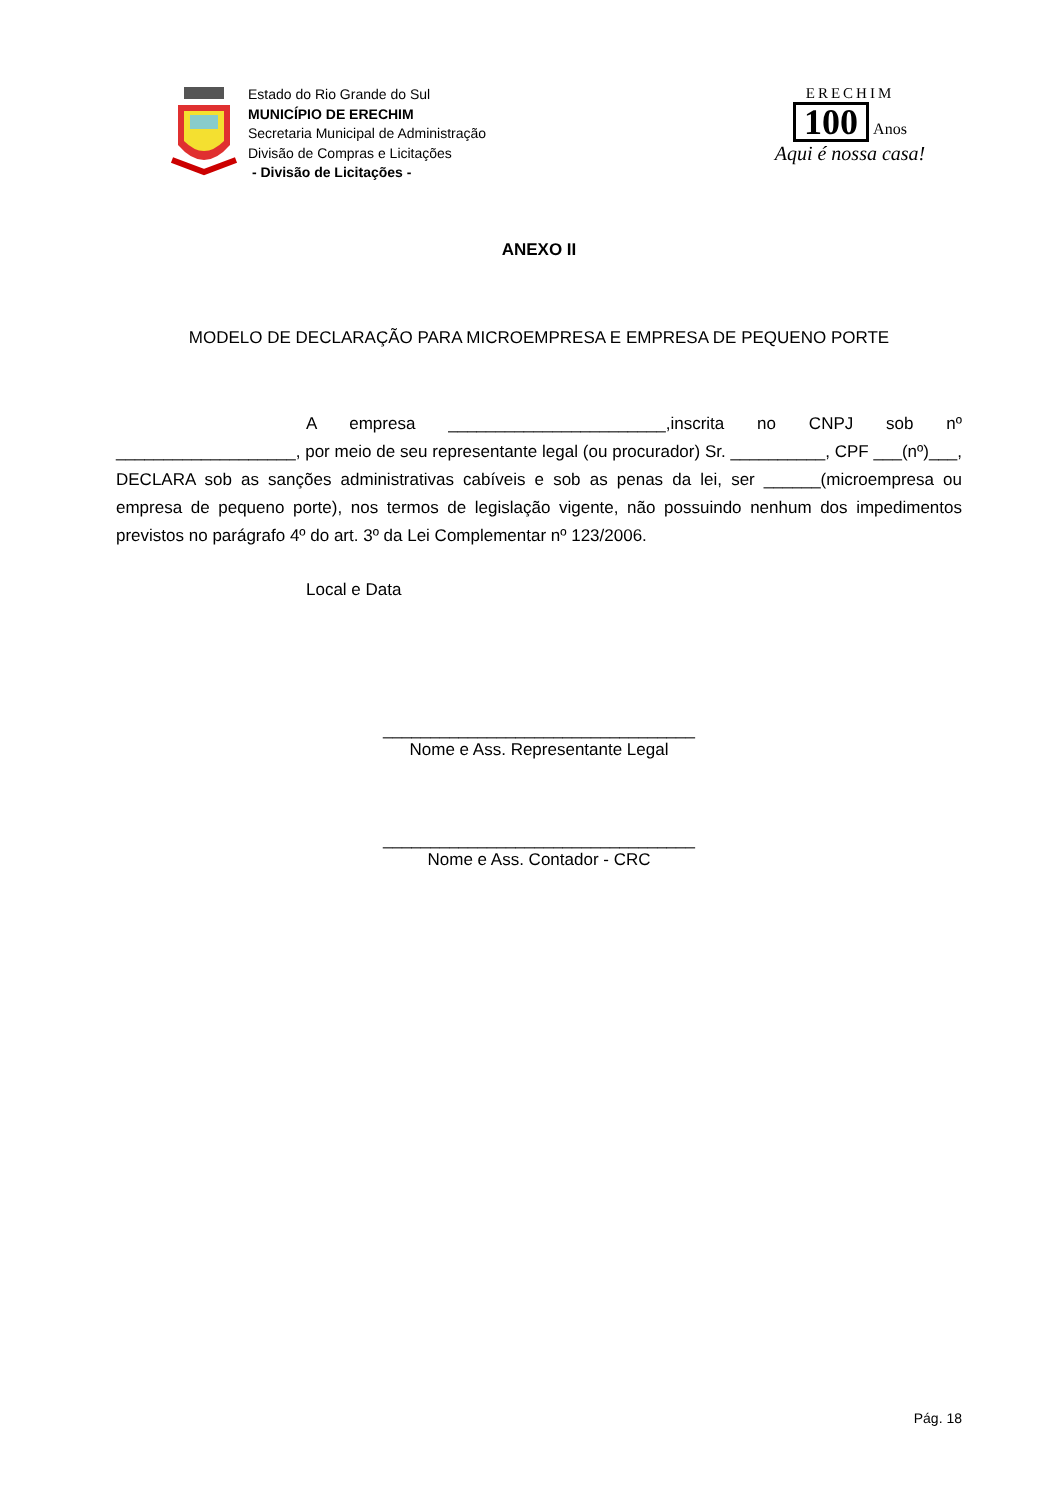Estado do Rio Grande do Sul
MUNICÍPIO DE ERECHIM
Secretaria Municipal de Administração
Divisão de Compras e Licitações
- Divisão de Licitações -
ERECHIM
100
Anos
Aqui é nossa casa!
ANEXO II
MODELO DE DECLARAÇÃO PARA MICROEMPRESA E EMPRESA DE PEQUENO PORTE
A empresa _______________________,inscrita no CNPJ sob nº ___________________, por meio de seu representante legal (ou procurador) Sr. __________, CPF ___(nº)___, DECLARA sob as sanções administrativas cabíveis e sob as penas da lei, ser ______(microempresa ou empresa de pequeno porte), nos termos de legislação vigente, não possuindo nenhum dos impedimentos previstos no parágrafo 4º do art. 3º da Lei Complementar nº 123/2006.
Local e Data
_________________________________
Nome e Ass. Representante Legal
_________________________________
Nome e Ass. Contador - CRC
Pág. 18